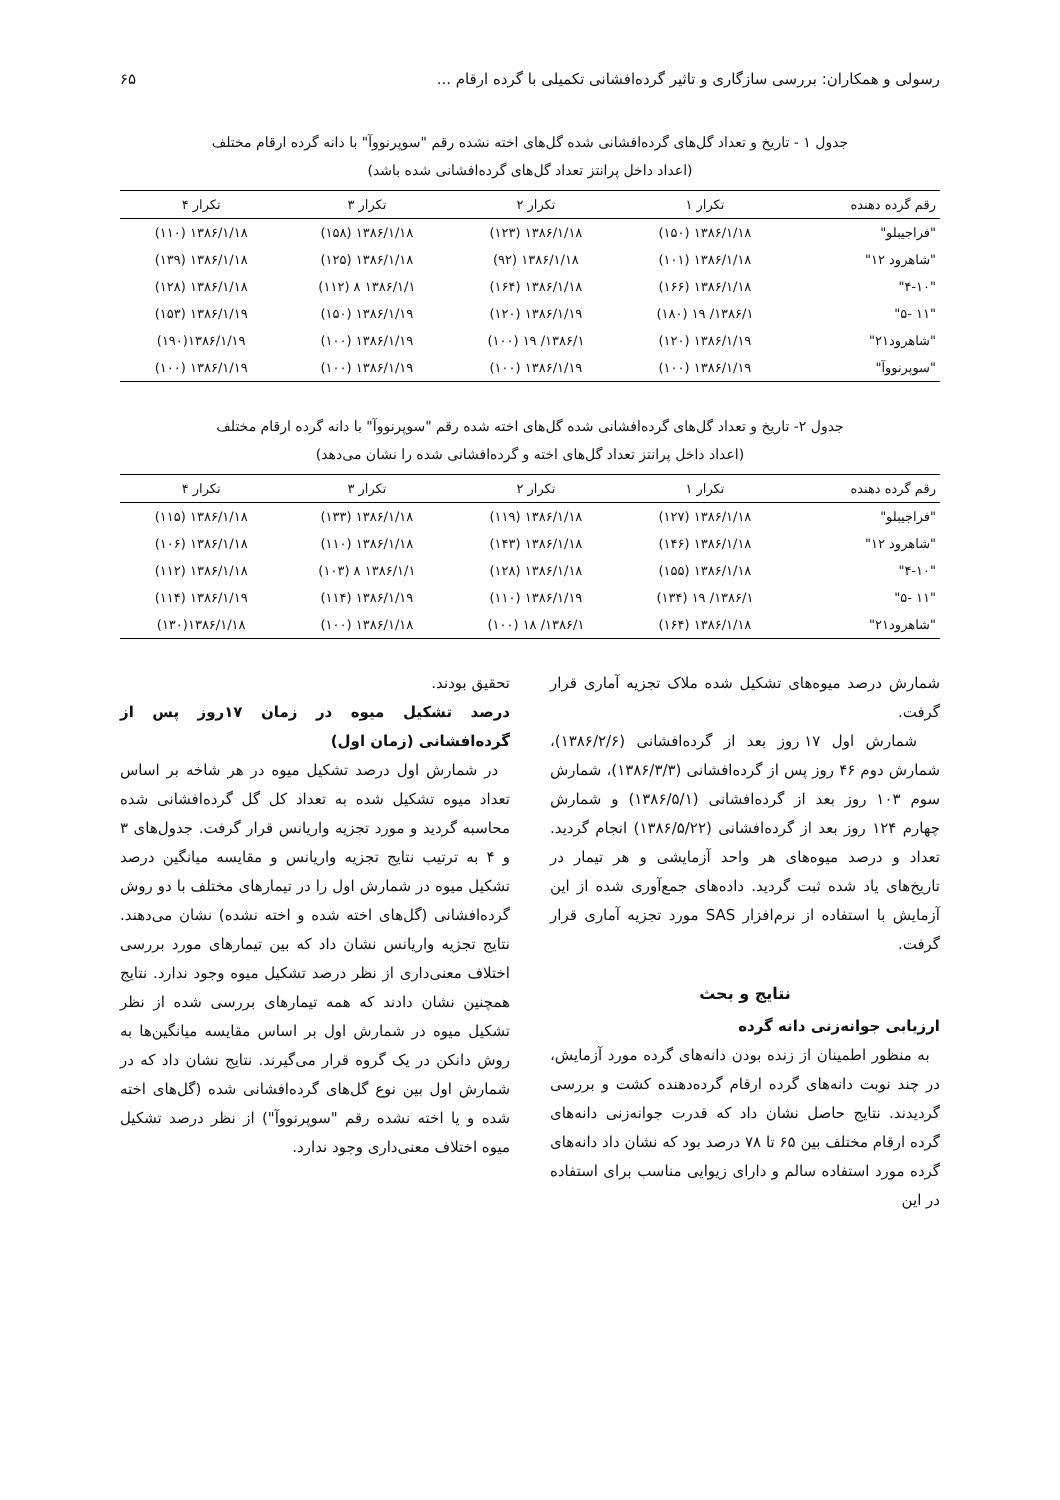رسولی و همکاران: بررسی سازگاری و تاثیر گرده‌افشانی تکمیلی با گرده ارقام ... ۶۵
جدول ۱ - تاریخ و تعداد گل‌های گرده‌افشانی شده گل‌های اخته نشده رقم "سوپرنووآ" با دانه گرده ارقام مختلف
(اعداد داخل پرانتز تعداد گل‌های گرده‌افشانی شده باشد)
| رقم گرده دهنده | تکرار ۱ | تکرار ۲ | تکرار ۳ | تکرار ۴ |
| --- | --- | --- | --- | --- |
| "فراجیبلو" | ۱۳۸۶/۱/۱۸ (۱۵۰) | ۱۳۸۶/۱/۱۸ (۱۲۳) | ۱۳۸۶/۱/۱۸ (۱۵۸) | ۱۳۸۶/۱/۱۸ (۱۱۰) |
| "شاهرود ۱۲" | ۱۳۸۶/۱/۱۸ (۱۰۱) | ۱۳۸۶/۱/۱۸ (۹۲) | ۱۳۸۶/۱/۱۸ (۱۲۵) | ۱۳۸۶/۱/۱۸ (۱۳۹) |
| "۴-۱۰" | ۱۳۸۶/۱/۱۸ (۱۶۶) | ۱۳۸۶/۱/۱۸ (۱۶۴) | ۱۳۸۶/۱/۱ ۸ (۱۱۲) | ۱۳۸۶/۱/۱۸ (۱۲۸) |
| "۱۱ -۵" | ۱۳۸۶/۱/ ۱۹ (۱۸۰) | ۱۳۸۶/۱/۱۹ (۱۲۰) | ۱۳۸۶/۱/۱۹ (۱۵۰) | ۱۳۸۶/۱/۱۹ (۱۵۳) |
| "شاهرود۲۱" | ۱۳۸۶/۱/۱۹ (۱۲۰) | ۱۳۸۶/۱/ ۱۹ (۱۰۰) | ۱۳۸۶/۱/۱۹ (۱۰۰) | ۱۳۸۶/۱/۱۹(۱۹۰) |
| "سوپرنووآ" | ۱۳۸۶/۱/۱۹ (۱۰۰) | ۱۳۸۶/۱/۱۹ (۱۰۰) | ۱۳۸۶/۱/۱۹ (۱۰۰) | ۱۳۸۶/۱/۱۹ (۱۰۰) |
جدول ۲- تاریخ و تعداد گل‌های گرده‌افشانی شده گل‌های اخته شده رقم "سوپرنووآ" با دانه گرده ارقام مختلف
(اعداد داخل پرانتز تعداد گل‌های اخته و گرده‌افشانی شده را نشان می‌دهد)
| رقم گرده دهنده | تکرار ۱ | تکرار ۲ | تکرار ۳ | تکرار ۴ |
| --- | --- | --- | --- | --- |
| "فراجیبلو" | ۱۳۸۶/۱/۱۸ (۱۲۷) | ۱۳۸۶/۱/۱۸ (۱۱۹) | ۱۳۸۶/۱/۱۸ (۱۳۳) | ۱۳۸۶/۱/۱۸ (۱۱۵) |
| "شاهرود ۱۲" | ۱۳۸۶/۱/۱۸ (۱۴۶) | ۱۳۸۶/۱/۱۸ (۱۴۳) | ۱۳۸۶/۱/۱۸ (۱۱۰) | ۱۳۸۶/۱/۱۸ (۱۰۶) |
| "۴-۱۰" | ۱۳۸۶/۱/۱۸ (۱۵۵) | ۱۳۸۶/۱/۱۸ (۱۲۸) | ۱۳۸۶/۱/۱ ۸ (۱۰۳) | ۱۳۸۶/۱/۱۸ (۱۱۲) |
| "۱۱ -۵" | ۱۳۸۶/۱/ ۱۹ (۱۳۴) | ۱۳۸۶/۱/۱۹ (۱۱۰) | ۱۳۸۶/۱/۱۹ (۱۱۴) | ۱۳۸۶/۱/۱۹ (۱۱۴) |
| "شاهرود۲۱" | ۱۳۸۶/۱/۱۸ (۱۶۴) | ۱۳۸۶/۱/ ۱۸ (۱۰۰) | ۱۳۸۶/۱/۱۸ (۱۰۰) | ۱۳۸۶/۱/۱۸(۱۳۰) |
شمارش درصد میوه‌های تشکیل شده ملاک تجزیه آماری قرار گرفت.
شمارش اول ۱۷ روز بعد از گرده‌افشانی (۱۳۸۶/۲/۶)، شمارش دوم ۴۶ روز پس از گرده‌افشانی (۱۳۸۶/۳/۳)، شمارش سوم ۱۰۳ روز بعد از گرده‌افشانی (۱۳۸۶/۵/۱) و شمارش چهارم ۱۲۴ روز بعد از گرده‌افشانی (۱۳۸۶/۵/۲۲) انجام گردید. تعداد و درصد میوه‌های هر واحد آزمایشی و هر تیمار در تاریخ‌های یاد شده ثبت گردید. داده‌های جمع‌آوری شده از این آزمایش با استفاده از نرم‌افزار SAS مورد تجزیه آماری قرار گرفت.
نتایج و بحث
ارزیابی جوانه‌زنی دانه گرده
به منظور اطمینان از زنده بودن دانه‌های گرده مورد آزمایش، در چند نوبت دانه‌های گرده ارقام گرده‌دهنده کشت و بررسی گردیدند. نتایج حاصل نشان داد که قدرت جوانه‌زنی دانه‌های گرده ارقام مختلف بین ۶۵ تا ۷۸ درصد بود که نشان داد دانه‌های گرده مورد استفاده سالم و دارای زیوایی مناسب برای استفاده در این
تحقیق بودند.
درصد تشکیل میوه در زمان ۱۷روز پس از گرده‌افشانی (زمان اول)
در شمارش اول درصد تشکیل میوه در هر شاخه بر اساس تعداد میوه تشکیل شده به تعداد کل گل گرده‌افشانی شده محاسبه گردید و مورد تجزیه واریانس قرار گرفت. جدول‌های ۳ و ۴ به ترتیب نتایج تجزیه واریانس و مقایسه میانگین درصد تشکیل میوه در شمارش اول را در تیمارهای مختلف با دو روش گرده‌افشانی (گل‌های اخته شده و اخته نشده) نشان می‌دهند. نتایج تجزیه واریانس نشان داد که بین تیمارهای مورد بررسی اختلاف معنی‌داری از نظر درصد تشکیل میوه وجود ندارد. نتایج همچنین نشان دادند که همه تیمارهای بررسی شده از نظر تشکیل میوه در شمارش اول بر اساس مقایسه میانگین‌ها به روش دانکن در یک گروه قرار می‌گیرند. نتایج نشان داد که در شمارش اول بین نوع گل‌های گرده‌افشانی شده (گل‌های اخته شده و یا اخته نشده رقم "سوپرنووآ") از نظر درصد تشکیل میوه اختلاف معنی‌داری وجود ندارد.